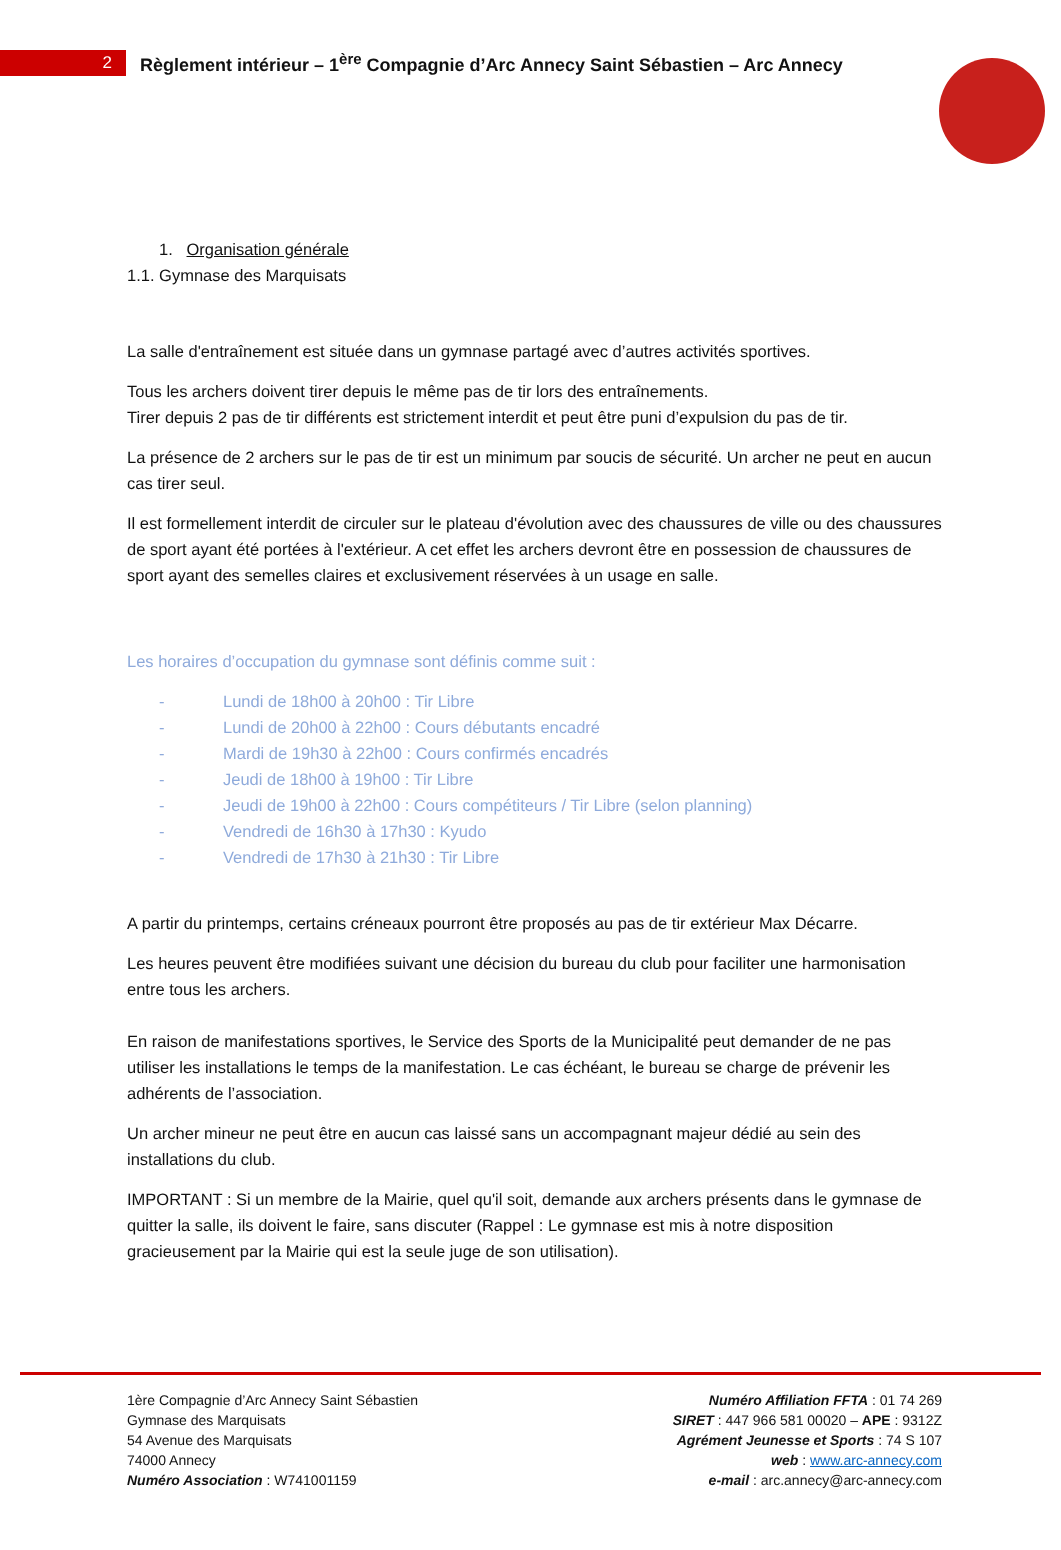2
Règlement intérieur – 1<sup>ère</sup> Compagnie d’Arc Annecy Saint Sébastien – Arc Annecy
1. Organisation générale
1.1. Gymnase des Marquisats
La salle d'entraînement est située dans un gymnase partagé avec d’autres activités sportives.
Tous les archers doivent tirer depuis le même pas de tir lors des entraînements.
Tirer depuis 2 pas de tir différents est strictement interdit et peut être puni d’expulsion du pas de tir.
La présence de 2 archers sur le pas de tir est un minimum par soucis de sécurité. Un archer ne peut en aucun cas tirer seul.
Il est formellement interdit de circuler sur le plateau d'évolution avec des chaussures de ville ou des chaussures de sport ayant été portées à l'extérieur. A cet effet les archers devront être en possession de chaussures de sport ayant des semelles claires et exclusivement réservées à un usage en salle.
Les horaires d’occupation du gymnase sont définis comme suit :
- Lundi de 18h00 à 20h00 : Tir Libre
- Lundi de 20h00 à 22h00 : Cours débutants encadré
- Mardi de 19h30 à 22h00 : Cours confirmés encadrés
- Jeudi de 18h00 à 19h00 : Tir Libre
- Jeudi de 19h00 à 22h00 : Cours compétiteurs / Tir Libre (selon planning)
- Vendredi de 16h30 à 17h30 : Kyudo
- Vendredi de 17h30 à 21h30 : Tir Libre
A partir du printemps, certains créneaux pourront être proposés au pas de tir extérieur Max Décarre.
Les heures peuvent être modifiées suivant une décision du bureau du club pour faciliter une harmonisation entre tous les archers.
En raison de manifestations sportives, le Service des Sports de la Municipalité peut demander de ne pas utiliser les installations le temps de la manifestation. Le cas échéant, le bureau se charge de prévenir les adhérents de l’association.
Un archer mineur ne peut être en aucun cas laissé sans un accompagnant majeur dédié au sein des installations du club.
IMPORTANT : Si un membre de la Mairie, quel qu'il soit, demande aux archers présents dans le gymnase de quitter la salle, ils doivent le faire, sans discuter (Rappel : Le gymnase est mis à notre disposition gracieusement par la Mairie qui est la seule juge de son utilisation).
1ère Compagnie d’Arc Annecy Saint Sébastien
Gymnase des Marquisats
54 Avenue des Marquisats
74000 Annecy
Numéro Association : W741001159
Numéro Affiliation FFTA : 01 74 269
SIRET : 447 966 581 00020 – APE : 9312Z
Agrément Jeunesse et Sports : 74 S 107
web : www.arc-annecy.com
e-mail : arc.annecy@arc-annecy.com